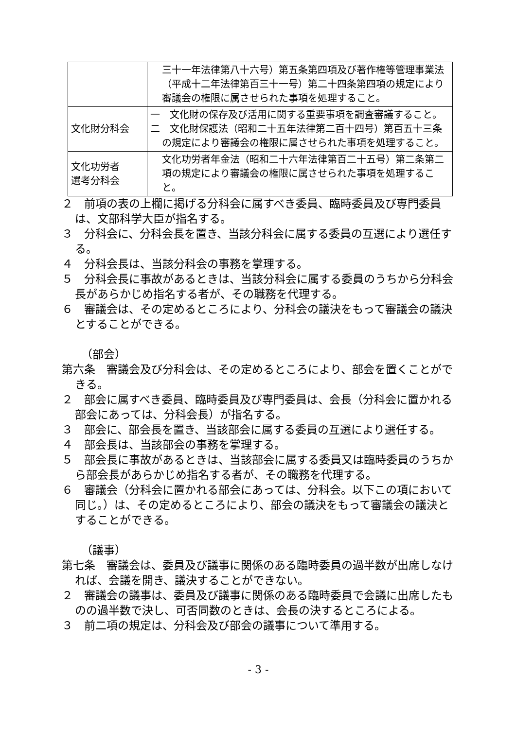| | 三十一年法律第八十六号）第五条第四項及び著作権等管理事業法（平成十二年法律第百三十一号）第二十四条第四項の規定により審議会の権限に属させられた事項を処理すること。 |
| 文化財分科会 | 一 文化財の保存及び活用に関する重要事項を調査審議すること。 二 文化財保護法（昭和二十五年法律第二百十四号）第百五十三条の規定により審議会の権限に属させられた事項を処理すること。 |
| 文化功労者 選考分科会 | 文化功労者年金法（昭和二十六年法律第百二十五号）第二条第二項の規定により審議会の権限に属させられた事項を処理すること。 |
２　前項の表の上欄に掲げる分科会に属すべき委員、臨時委員及び専門委員は、文部科学大臣が指名する。
３　分科会に、分科会長を置き、当該分科会に属する委員の互選により選任する。
４　分科会長は、当該分科会の事務を掌理する。
５　分科会長に事故があるときは、当該分科会に属する委員のうちから分科会長があらかじめ指名する者が、その職務を代理する。
６　審議会は、その定めるところにより、分科会の議決をもって審議会の議決とすることができる。
（部会）
第六条　審議会及び分科会は、その定めるところにより、部会を置くことができる。
２　部会に属すべき委員、臨時委員及び専門委員は、会長（分科会に置かれる部会にあっては、分科会長）が指名する。
３　部会に、部会長を置き、当該部会に属する委員の互選により選任する。
４　部会長は、当該部会の事務を掌理する。
５　部会長に事故があるときは、当該部会に属する委員又は臨時委員のうちから部会長があらかじめ指名する者が、その職務を代理する。
６　審議会（分科会に置かれる部会にあっては、分科会。以下この項において同じ。）は、その定めるところにより、部会の議決をもって審議会の議決とすることができる。
（議事）
第七条　審議会は、委員及び議事に関係のある臨時委員の過半数が出席しなければ、会議を開き、議決することができない。
２　審議会の議事は、委員及び議事に関係のある臨時委員で会議に出席したものの過半数で決し、可否同数のときは、会長の決するところによる。
３　前二項の規定は、分科会及び部会の議事について準用する。
- 3 -